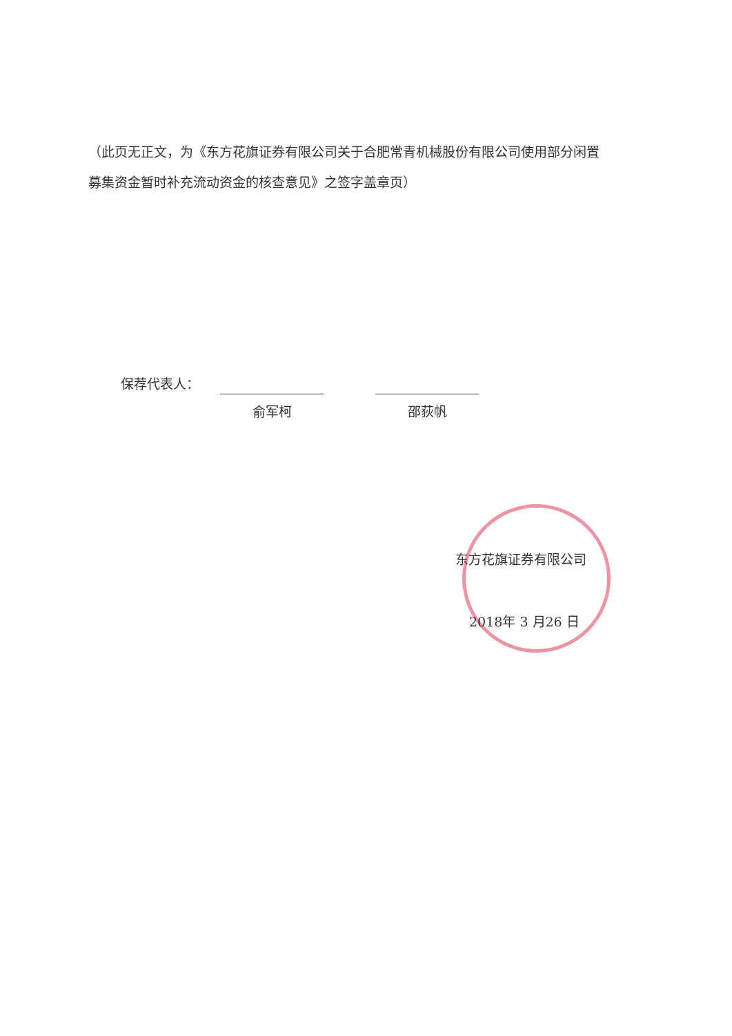（此页无正文，为《东方花旗证券有限公司关于合肥常青机械股份有限公司使用部分闲置募集资金暂时补充流动资金的核查意见》之签字盖章页）
保荐代表人：
俞军柯
邵荻帆
东方花旗证券有限公司
2018年 3 月26 日